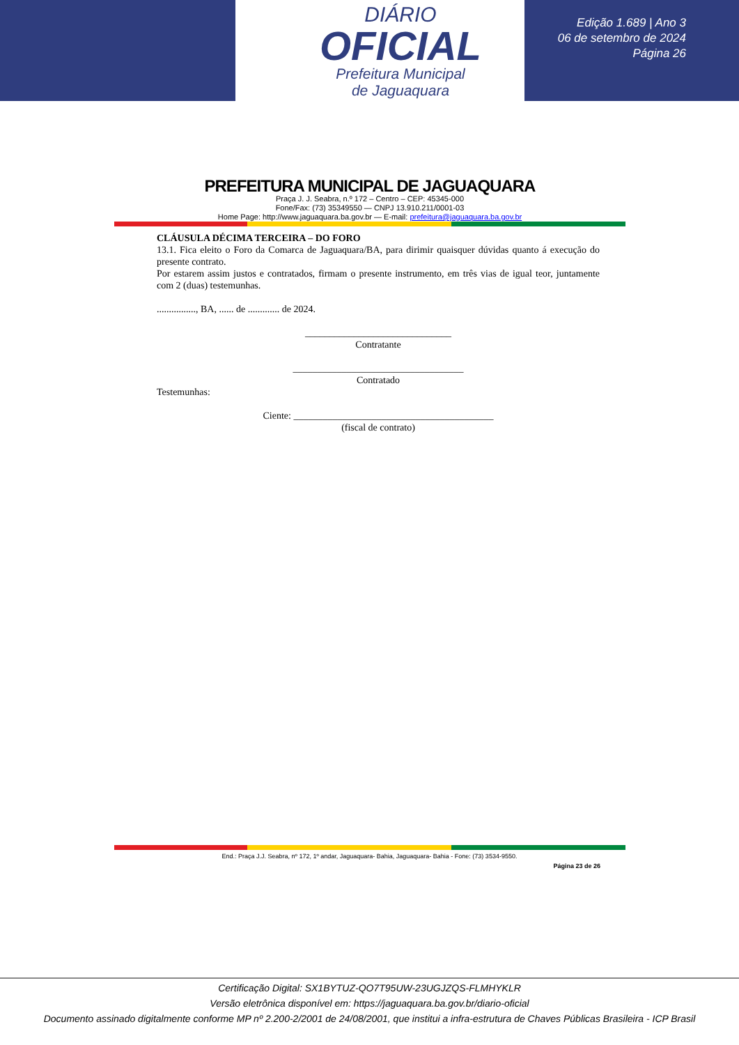DIÁRIO
OFICIAL
Prefeitura Municipal
de Jaguaquara
Edição 1.689 | Ano 3
06 de setembro de 2024
Página 26
PREFEITURA MUNICIPAL DE JAGUAQUARA
Praça J. J. Seabra, n.º 172 – Centro – CEP: 45345-000
Fone/Fax: (73) 35349550 — CNPJ 13.910.211/0001-03
Home Page: http://www.jaguaquara.ba.gov.br — E-mail: prefeitura@jaguaquara.ba.gov.br
CLÁUSULA DÉCIMA TERCEIRA – DO FORO
13.1. Fica eleito o Foro da Comarca de Jaguaquara/BA, para dirimir quaisquer dúvidas quanto á execução do presente contrato.
Por estarem assim justos e contratados, firmam o presente instrumento, em três vias de igual teor, juntamente com 2 (duas) testemunhas.
................, BA, ...... de ............. de 2024.
______________________________
Contratante
___________________________________
Contratado
Testemunhas:
Ciente: _________________________________________
(fiscal de contrato)
End.: Praça J.J. Seabra, nº 172, 1º andar, Jaguaquara- Bahia, Jaguaquara- Bahia - Fone: (73) 3534-9550.
Página 23 de 26
Certificação Digital: SX1BYTUZ-QO7T95UW-23UGJZQS-FLMHYKLR
Versão eletrônica disponível em: https://jaguaquara.ba.gov.br/diario-oficial
Documento assinado digitalmente conforme MP nº 2.200-2/2001 de 24/08/2001, que institui a infra-estrutura de Chaves Públicas Brasileira - ICP Brasil